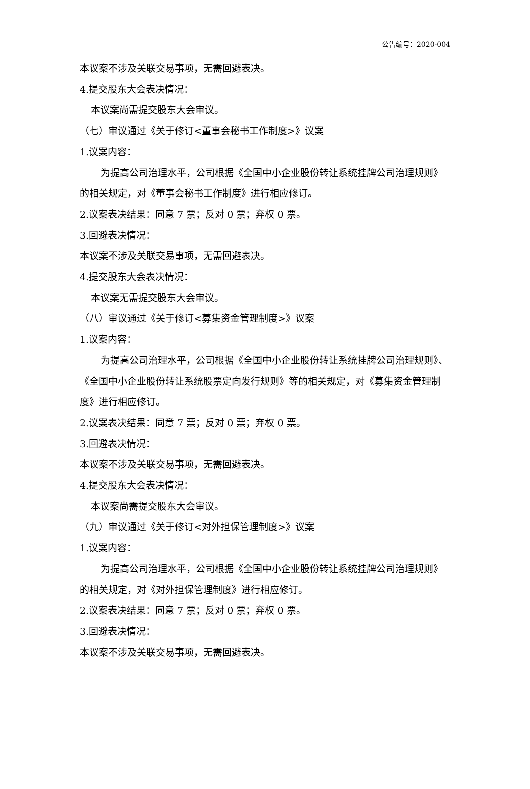公告编号：2020-004
本议案不涉及关联交易事项，无需回避表决。
4.提交股东大会表决情况：
本议案尚需提交股东大会审议。
（七）审议通过《关于修订<董事会秘书工作制度>》议案
1.议案内容：
为提高公司治理水平，公司根据《全国中小企业股份转让系统挂牌公司治理规则》的相关规定，对《董事会秘书工作制度》进行相应修订。
2.议案表决结果：同意 7 票；反对 0 票；弃权 0 票。
3.回避表决情况：
本议案不涉及关联交易事项，无需回避表决。
4.提交股东大会表决情况：
本议案无需提交股东大会审议。
（八）审议通过《关于修订<募集资金管理制度>》议案
1.议案内容：
为提高公司治理水平，公司根据《全国中小企业股份转让系统挂牌公司治理规则》、《全国中小企业股份转让系统股票定向发行规则》等的相关规定，对《募集资金管理制度》进行相应修订。
2.议案表决结果：同意 7 票；反对 0 票；弃权 0 票。
3.回避表决情况：
本议案不涉及关联交易事项，无需回避表决。
4.提交股东大会表决情况：
本议案尚需提交股东大会审议。
（九）审议通过《关于修订<对外担保管理制度>》议案
1.议案内容：
为提高公司治理水平，公司根据《全国中小企业股份转让系统挂牌公司治理规则》的相关规定，对《对外担保管理制度》进行相应修订。
2.议案表决结果：同意 7 票；反对 0 票；弃权 0 票。
3.回避表决情况：
本议案不涉及关联交易事项，无需回避表决。